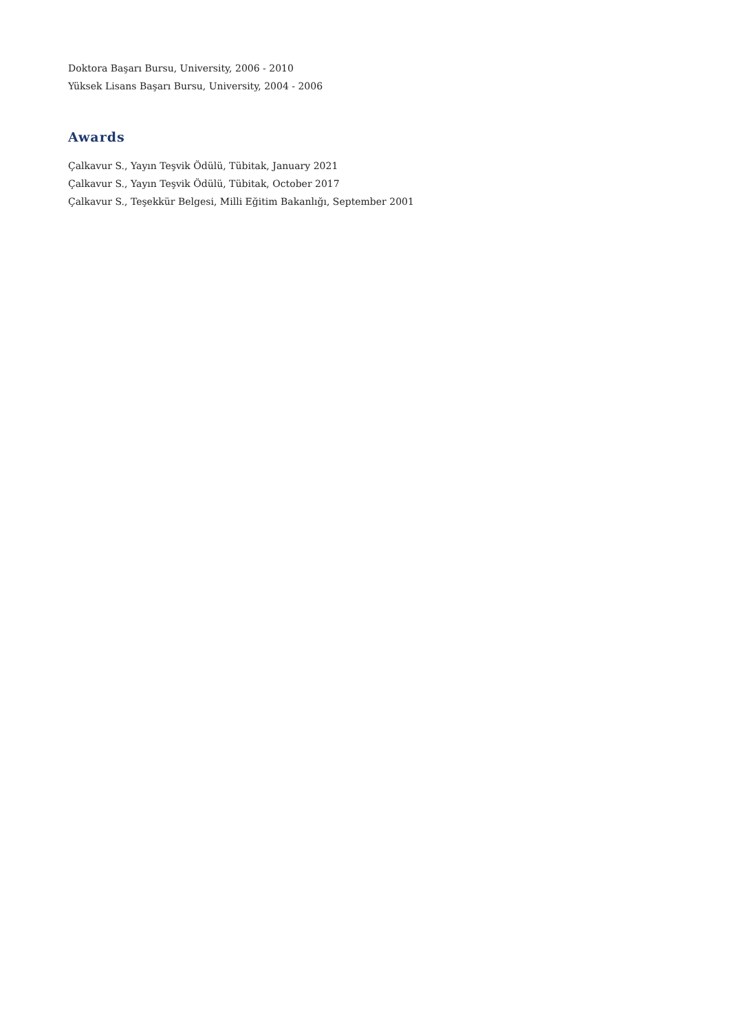Doktora Başarı Bursu, University, 2006 - 2010
Yüksek Lisans Başarı Bursu, University, 2004 - 2006
Awards
Çalkavur S., Yayın Teşvik Ödülü, Tübitak, January 2021
Çalkavur S., Yayın Teşvik Ödülü, Tübitak, October 2017
Çalkavur S., Teşekkür Belgesi, Milli Eğitim Bakanlığı, September 2001